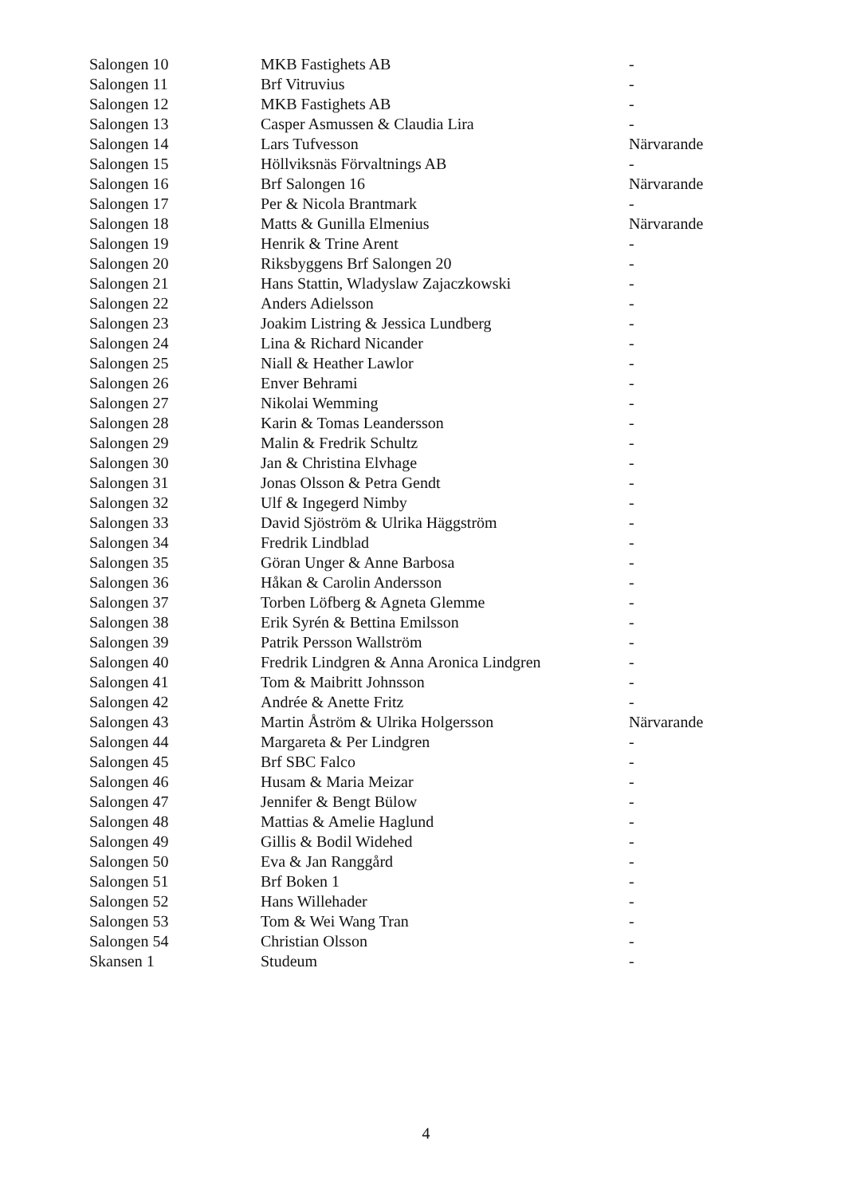| Salongen 10 | MKB Fastighets AB | - |
| Salongen 11 | Brf Vitruvius | - |
| Salongen 12 | MKB Fastighets AB | - |
| Salongen 13 | Casper Asmussen & Claudia Lira | - |
| Salongen 14 | Lars Tufvesson | Närvarande |
| Salongen 15 | Höllviksnäs Förvaltnings AB | - |
| Salongen 16 | Brf Salongen 16 | Närvarande |
| Salongen 17 | Per & Nicola Brantmark | - |
| Salongen 18 | Matts & Gunilla Elmenius | Närvarande |
| Salongen 19 | Henrik & Trine Arent | - |
| Salongen 20 | Riksbyggens Brf Salongen 20 | - |
| Salongen 21 | Hans Stattin, Wladyslaw Zajaczkowski | - |
| Salongen 22 | Anders Adielsson | - |
| Salongen 23 | Joakim Listring & Jessica Lundberg | - |
| Salongen 24 | Lina & Richard Nicander | - |
| Salongen 25 | Niall & Heather Lawlor | - |
| Salongen 26 | Enver Behrami | - |
| Salongen 27 | Nikolai Wemming | - |
| Salongen 28 | Karin & Tomas Leandersson | - |
| Salongen 29 | Malin & Fredrik Schultz | - |
| Salongen 30 | Jan & Christina Elvhage | - |
| Salongen 31 | Jonas Olsson & Petra Gendt | - |
| Salongen 32 | Ulf & Ingegerd Nimby | - |
| Salongen 33 | David Sjöström & Ulrika Häggström | - |
| Salongen 34 | Fredrik Lindblad | - |
| Salongen 35 | Göran Unger & Anne Barbosa | - |
| Salongen 36 | Håkan & Carolin Andersson | - |
| Salongen 37 | Torben Löfberg & Agneta Glemme | - |
| Salongen 38 | Erik Syrén & Bettina Emilsson | - |
| Salongen 39 | Patrik Persson Wallström | - |
| Salongen 40 | Fredrik Lindgren & Anna Aronica Lindgren | - |
| Salongen 41 | Tom & Maibritt Johnsson | - |
| Salongen 42 | Andrée & Anette Fritz | - |
| Salongen 43 | Martin Åström & Ulrika Holgersson | Närvarande |
| Salongen 44 | Margareta & Per Lindgren | - |
| Salongen 45 | Brf SBC Falco | - |
| Salongen 46 | Husam & Maria Meizar | - |
| Salongen 47 | Jennifer & Bengt Bülow | - |
| Salongen 48 | Mattias & Amelie Haglund | - |
| Salongen 49 | Gillis & Bodil Widehed | - |
| Salongen 50 | Eva & Jan Ranggård | - |
| Salongen 51 | Brf Boken 1 | - |
| Salongen 52 | Hans Willehader | - |
| Salongen 53 | Tom & Wei Wang Tran | - |
| Salongen 54 | Christian Olsson | - |
| Skansen 1 | Studeum | - |
4